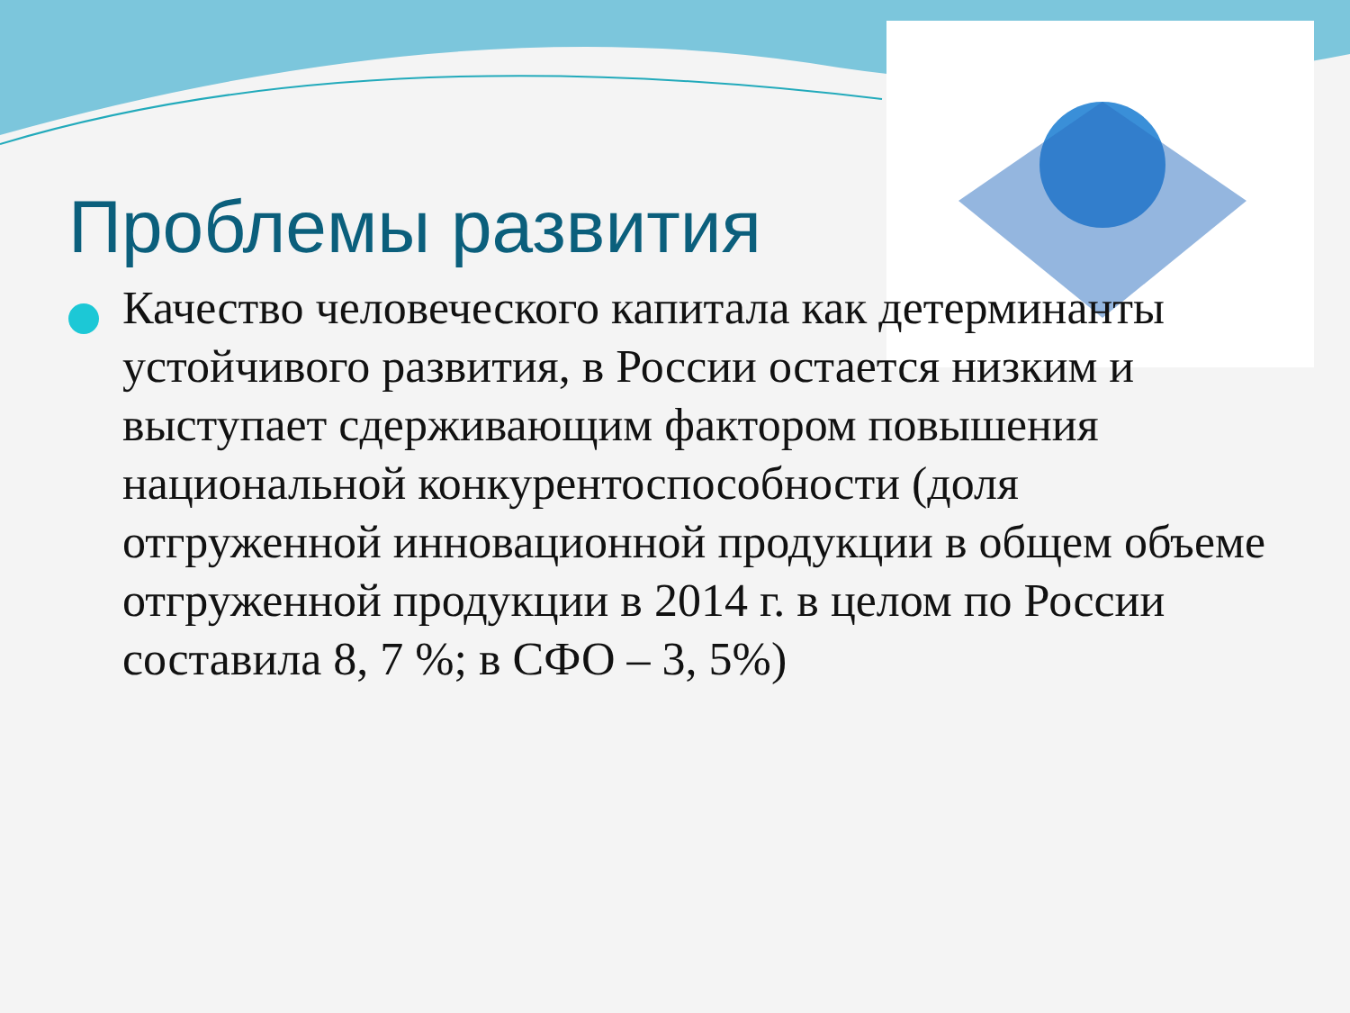Проблемы развития
Качество человеческого капитала как детерминанты устойчивого развития, в России остается низким и выступает сдерживающим фактором повышения национальной конкурентоспособности (доля отгруженной инновационной продукции в общем объеме отгруженной продукции в 2014 г. в целом по России составила 8, 7 %; в СФО – 3, 5%)